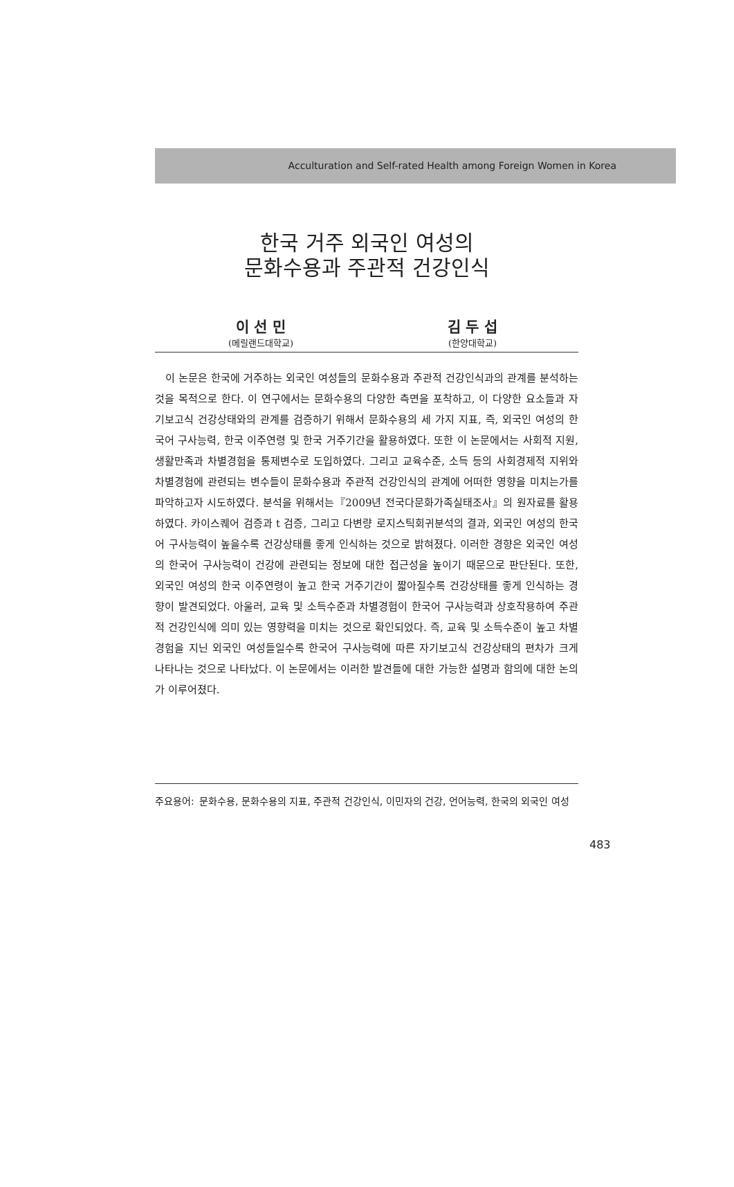Acculturation and Self-rated Health among Foreign Women in Korea
한국 거주 외국인 여성의
문화수용과 주관적 건강인식
이 선 민
(메릴랜드대학교)
김 두 섭
(한양대학교)
이 논문은 한국에 거주하는 외국인 여성들의 문화수용과 주관적 건강인식과의 관계를 분석하는 것을 목적으로 한다. 이 연구에서는 문화수용의 다양한 측면을 포착하고, 이 다양한 요소들과 자기보고식 건강상태와의 관계를 검증하기 위해서 문화수용의 세 가지 지표, 즉, 외국인 여성의 한국어 구사능력, 한국 이주연령 및 한국 거주기간을 활용하였다. 또한 이 논문에서는 사회적 지원, 생활만족과 차별경험을 통제변수로 도입하였다. 그리고 교육수준, 소득 등의 사회경제적 지위와 차별경험에 관련되는 변수들이 문화수용과 주관적 건강인식의 관계에 어떠한 영향을 미치는가를 파악하고자 시도하였다. 분석을 위해서는『2009년 전국다문화가족실태조사』의 원자료를 활용하였다. 카이스퀘어 검증과 t 검증, 그리고 다변량 로지스틱회귀분석의 결과, 외국인 여성의 한국어 구사능력이 높을수록 건강상태를 좋게 인식하는 것으로 밝혀졌다. 이러한 경향은 외국인 여성의 한국어 구사능력이 건강에 관련되는 정보에 대한 접근성을 높이기 때문으로 판단된다. 또한, 외국인 여성의 한국 이주연령이 높고 한국 거주기간이 짧아질수록 건강상태를 좋게 인식하는 경향이 발견되었다. 아울러, 교육 및 소득수준과 차별경험이 한국어 구사능력과 상호작용하여 주관적 건강인식에 의미 있는 영향력을 미치는 것으로 확인되었다. 즉, 교육 및 소득수준이 높고 차별경험을 지닌 외국인 여성들일수록 한국어 구사능력에 따른 자기보고식 건강상태의 편차가 크게 나타나는 것으로 나타났다. 이 논문에서는 이러한 발견들에 대한 가능한 설명과 함의에 대한 논의가 이루어졌다.
주요용어: 문화수용, 문화수용의 지표, 주관적 건강인식, 이민자의 건강, 언어능력, 한국의 외국인 여성
483